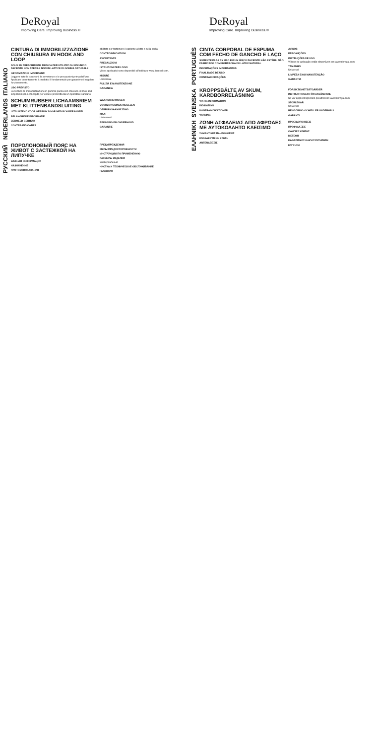DeRoyal
Improving Care. Improving Business.®
ITALIANO
CINTURA DI IMMOBILIZZAZIONE CON CHIUSURA IN HOOK AND LOOP
SOLO SU PRESCRIZIONE MEDICA PER UTILIZZO SU UN UNICO PAZIENTE NON STERILE NON IN LATTICE DI GOMMA NATURALE
INFORMAZIONI IMPORTANTI
Leggere tutte le istruzioni, le avvertenze e le precauzioni prima dell'uso. Applicare correttamente il prodotto è fondamentale per garantirne il regolare funzionamento.
USO PREVISTO
La Cintura di immobilizzazione in gomma piuma con chiusura in hook and loop DeRoyal è concepita per essere prescritta da un operatore sanitario abilitato per trattenere il paziente a letto o sulla sedia.
CONTROINDICAZIONI
AVVERTENZE
PRECAUZIONI
ISTRUZIONI PER L'USO
Video applicativi sono disponibili all'indirizzo www.deroyal.com.
MISURE
Universale
PULIZIA E MANUTENZIONE
GARANZIA
NEDERLANDS
SCHUIMRUBBER LICHAAMSRIEM MET KLITTENBANDSLUITING
UITSLUITEND VOOR GEBRUIK DOOR MEDISCH PERSONEEL
BELANGRIJKE INFORMATIE
BEDOELD GEBRUIK
CONTRA-INDICATIES
WAARSCHUWINGEN
VOORZORGSMAATREGELEN
GEBRUIKSAANWIJZING
MAAT
Universeel
REINIGING EN ONDERHOUD
GARANTIE
РУССКИЙ
ПОРОЛОНОВЫЙ ПОЯС НА ЖИВОТ С ЗАСТЕЖКОЙ НА ЛИПУЧКЕ
ВАЖНАЯ ИНФОРМАЦИЯ
НАЗНАЧЕНИЕ
ПРОТИВОПОКАЗАНИЯ
ПРЕДУПРЕЖДЕНИЯ
МЕРЫ ПРЕДОСТОРОЖНОСТИ
ИНСТРУКЦИИ ПО ПРИМЕНЕНИЮ
РАЗМЕРЫ ИЗДЕЛИЯ
Универсальный
ЧИСТКА И ТЕХНИЧЕСКОЕ ОБСЛУЖИВАНИЕ
ГАРАНТИЯ
DeRoyal
Improving Care. Improving Business.®
PORTUGUÊS
CINTA CORPORAL DE ESPUMA COM FECHO DE GANCHO E LAÇO
SOMENTE PARA RX USO EM UM ÚNICO PACIENTE NÃO ESTÉRIL NÃO FABRICADO COM BORRACHA DE LÁTEX NATURAL
INFORMAÇÕES IMPORTANTES
FINALIDADE DE USO
CONTRAINDICAÇÕES
AVISOS
PRECAUÇÕES
INSTRUÇÕES DE USO
Vídeos de aplicação estão disponíveis em www.deroyal.com.
TAMANHO
Universal
LIMPEZA E/OU MANUTENÇÃO
GARANTIA
SVENSKA
KROPPSBÄLTE AV SKUM, KARDBORRELÅSNING
VIKTIG INFORMATION
INDIKATION
KONTRAINDIKATIONER
VARNING
FÖRSIKTIGHETSÅTGÄRDER
INSTRUKTIONER FÖR ANVÄNDARE
Se vår appliceringsvideo på adressen www.deroyal.com.
STORLEKAR
Universal
RENGÖRING OCH/ELLER UNDERHÅLL
GARANTI
ΕΛΛΗΝΙΚΗ
ΖΩΝΗ ΑΣΦΑΛΕΙΑΣ ΑΠΟ ΑΦΡΩΔΕΣ ΜΕ ΑΥΤΟΚΟΛΛΗΤΟ ΚΛΕΙΣΙΜΟ
ΣΗΜΑΝΤΙΚΕΣ ΠΛΗΡΟΦΟΡΙΕΣ
ΕΝΔΕΔΕΙΓΜΕΝΗ ΧΡΗΣΗ
ΑΝΤΕΝΔΕΙΞΕΙΣ
ΠΡΟΕΙΔΟΠΟΙΗΣΕΙΣ
ΠΡΟΦΥΛΑΞΕΙΣ
ΟΔΗΓΙΕΣ ΧΡΗΣΗΣ
ΜΕΓΕΘΗ
ΚΑΘΑΡΙΣΜΟΣ ΚΑΙ/Ή ΣΥΝΤΗΡΗΣΗ
ΕΓΓΥΗΣΗ